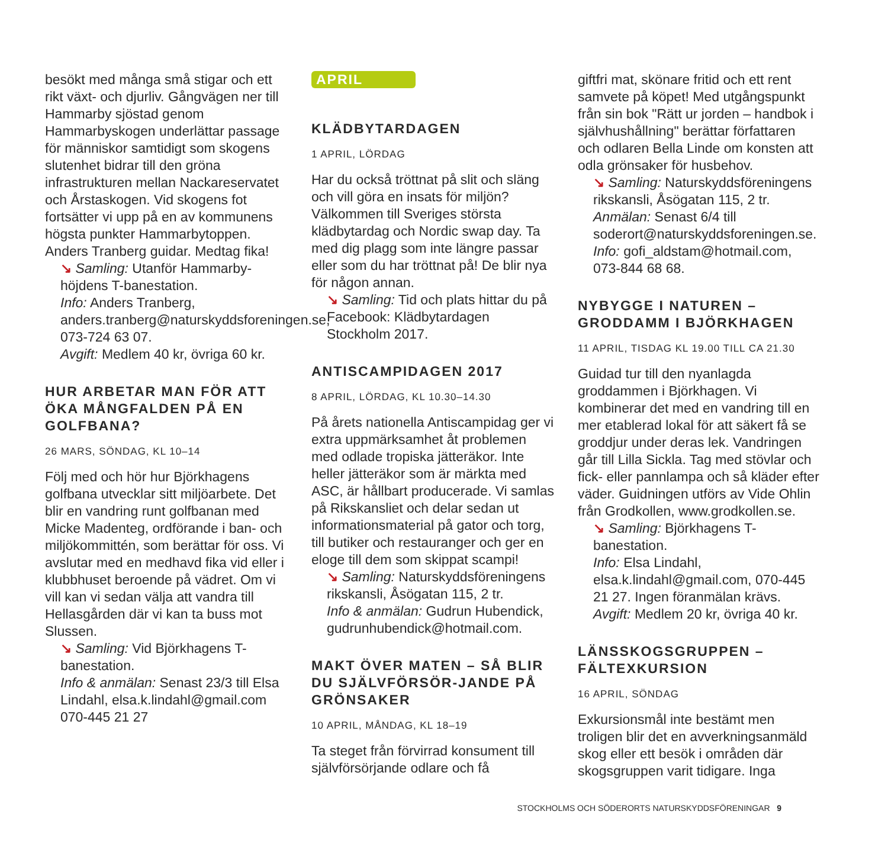besökt med många små stigar och ett rikt växt- och djurliv. Gångvägen ner till Hammarby sjöstad genom Hammarbyskogen underlättar passage för människor samtidigt som skogens slutenhet bidrar till den gröna infrastrukturen mellan Nackareservatet och Årstaskogen. Vid skogens fot fortsätter vi upp på en av kommunens högsta punkter Hammarbytoppen. Anders Tranberg guidar. Medtag fika!
↘ Samling: Utanför Hammarby-höjdens T-banestation.
Info: Anders Tranberg, anders.tranberg@naturskyddsforeningen.se, 073-724 63 07.
Avgift: Medlem 40 kr, övriga 60 kr.
HUR ARBETAR MAN FÖR ATT ÖKA MÅNGFALDEN PÅ EN GOLFBANA?
26 MARS, SÖNDAG, KL 10–14
Följ med och hör hur Björkhagens golfbana utvecklar sitt miljöarbete. Det blir en vandring runt golfbanan med Micke Madenteg, ordförande i ban- och miljökommittén, som berättar för oss. Vi avslutar med en medhavd fika vid eller i klubbhuset beroende på vädret. Om vi vill kan vi sedan välja att vandra till Hellasgården där vi kan ta buss mot Slussen.
↘ Samling: Vid Björkhagens T-banestation.
Info & anmälan: Senast 23/3 till Elsa Lindahl, elsa.k.lindahl@gmail.com 070-445 21 27
APRIL
KLÄDBYTARDAGEN
1 APRIL, LÖRDAG
Har du också tröttnat på slit och släng och vill göra en insats för miljön? Välkommen till Sveriges största klädbytardag och Nordic swap day. Ta med dig plagg som inte längre passar eller som du har tröttnat på! De blir nya för någon annan.
↘ Samling: Tid och plats hittar du på Facebook: Klädbytardagen Stockholm 2017.
ANTISCAMPIDAGEN 2017
8 APRIL, LÖRDAG, KL 10.30–14.30
På årets nationella Antiscampidag ger vi extra uppmärksamhet åt problemen med odlade tropiska jätteräkor. Inte heller jätteräkor som är märkta med ASC, är hållbart producerade. Vi samlas på Rikskansliet och delar sedan ut informationsmaterial på gator och torg, till butiker och restauranger och ger en eloge till dem som skippat scampi!
↘ Samling: Naturskyddsföreningens rikskansli, Åsögatan 115, 2 tr.
Info & anmälan: Gudrun Hubendick, gudrunhubendick@hotmail.com.
MAKT ÖVER MATEN – SÅ BLIR DU SJÄLVFÖRSÖR-JANDE PÅ GRÖNSAKER
10 APRIL, MÅNDAG, KL 18–19
Ta steget från förvirrad konsument till självförsörjande odlare och få
giftfri mat, skönare fritid och ett rent samvete på köpet! Med utgångspunkt från sin bok "Rätt ur jorden – handbok i självhushållning" berättar författaren och odlaren Bella Linde om konsten att odla grönsaker för husbehov.
↘ Samling: Naturskyddsföreningens rikskansli, Åsögatan 115, 2 tr.
Anmälan: Senast 6/4 till soderort@naturskyddsforeningen.se.
Info: gofi_aldstam@hotmail.com, 073-844 68 68.
NYBYGGE I NATUREN – GRODDAMM I BJÖRKHAGEN
11 APRIL, TISDAG KL 19.00 TILL CA 21.30
Guidad tur till den nyanlagda groddammen i Björkhagen. Vi kombinerar det med en vandring till en mer etablerad lokal för att säkert få se groddjur under deras lek. Vandringen går till Lilla Sickla. Tag med stövlar och fick- eller pannlampa och så kläder efter väder. Guidningen utförs av Vide Ohlin från Grodkollen, www.grodkollen.se.
↘ Samling: Björkhagens T-banestation.
Info: Elsa Lindahl, elsa.k.lindahl@gmail.com, 070-445 21 27. Ingen föranmälan krävs.
Avgift: Medlem 20 kr, övriga 40 kr.
LÄNSSKOGSGRUPPEN – FÄLTEXKURSION
16 APRIL, SÖNDAG
Exkursionsmål inte bestämt men troligen blir det en avverkningsanmäld skog eller ett besök i områden där skogsgruppen varit tidigare. Inga
STOCKHOLMS OCH SÖDERORTS NATURSKYDDSFÖRENINGAR 9